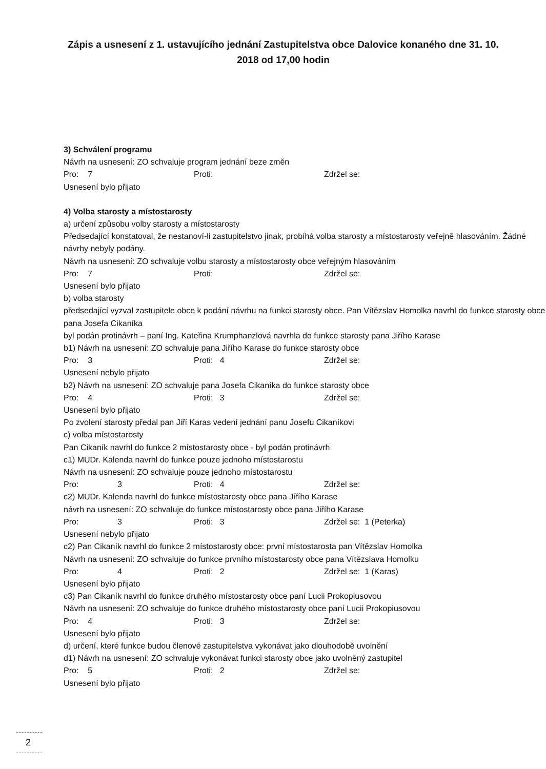Zápis a usnesení z 1. ustavujícího jednání Zastupitelstva obce Dalovice konaného dne 31. 10. 2018 od 17,00 hodin
3) Schválení programu
Návrh na usnesení: ZO schvaluje program jednání beze změn
Pro: 7 Proti: Zdržel se:
Usnesení bylo přijato
4) Volba starosty a místostarosty
a) určení způsobu volby starosty a místostarosty
Předsedající konstatoval, že nestanoví-li zastupitelstvo jinak, probíhá volba starosty a místostarosty veřejně hlasováním. Žádné návrhy nebyly podány.
Návrh na usnesení: ZO schvaluje volbu starosty a místostarosty obce veřejným hlasováním
Pro: 7 Proti: Zdržel se:
Usnesení bylo přijato
b) volba starosty
předsedající vyzval zastupitele obce k podání návrhu na funkci starosty obce. Pan Vítězslav Homolka navrhl do funkce starosty obce pana Josefa Cikaníka
byl podán protinávrh – paní Ing. Kateřina Krumphanzlová navrhla do funkce starosty pana Jiřího Karase
b1) Návrh na usnesení: ZO schvaluje pana Jiřího Karase do funkce starosty obce
Pro: 3 Proti: 4 Zdržel se:
Usnesení nebylo přijato
b2) Návrh na usnesení: ZO schvaluje pana Josefa Cikaníka do funkce starosty obce
Pro: 4 Proti: 3 Zdržel se:
Usnesení bylo přijato
Po zvolení starosty předal pan Jiří Karas vedení jednání panu Josefu Cikaníkovi
c) volba místostarosty
Pan Cikaník navrhl do funkce 2 místostarosty obce - byl podán protinávrh
c1) MUDr. Kalenda navrhl do funkce pouze jednoho místostarostu
Návrh na usnesení: ZO schvaluje pouze jednoho místostarostu
Pro: 3 Proti: 4 Zdržel se:
c2) MUDr. Kalenda navrhl do funkce místostarosty obce pana Jiřího Karase
návrh na usnesení: ZO schvaluje do funkce místostarosty obce pana Jiřího Karase
Pro: 3 Proti: 3 Zdržel se: 1 (Peterka)
Usnesení nebylo přijato
c2) Pan Cikaník navrhl do funkce 2 místostarosty obce: první místostarosta pan Vítězslav Homolka
Návrh na usnesení: ZO schvaluje do funkce prvního místostarosty obce pana Vítězslava Homolku
Pro: 4 Proti: 2 Zdržel se: 1 (Karas)
Usnesení bylo přijato
c3) Pan Cikaník navrhl do funkce druhého místostarosty obce paní Lucii Prokopiusovou
Návrh na usnesení: ZO schvaluje do funkce druhého místostarosty obce paní Lucii Prokopiusovou
Pro: 4 Proti: 3 Zdržel se:
Usnesení bylo přijato
d) určení, které funkce budou členové zastupitelstva vykonávat jako dlouhodobě uvolnění
d1) Návrh na usnesení: ZO schvaluje vykonávat funkci starosty obce jako uvolněný zastupitel
Pro: 5 Proti: 2 Zdržel se:
Usnesení bylo přijato
2